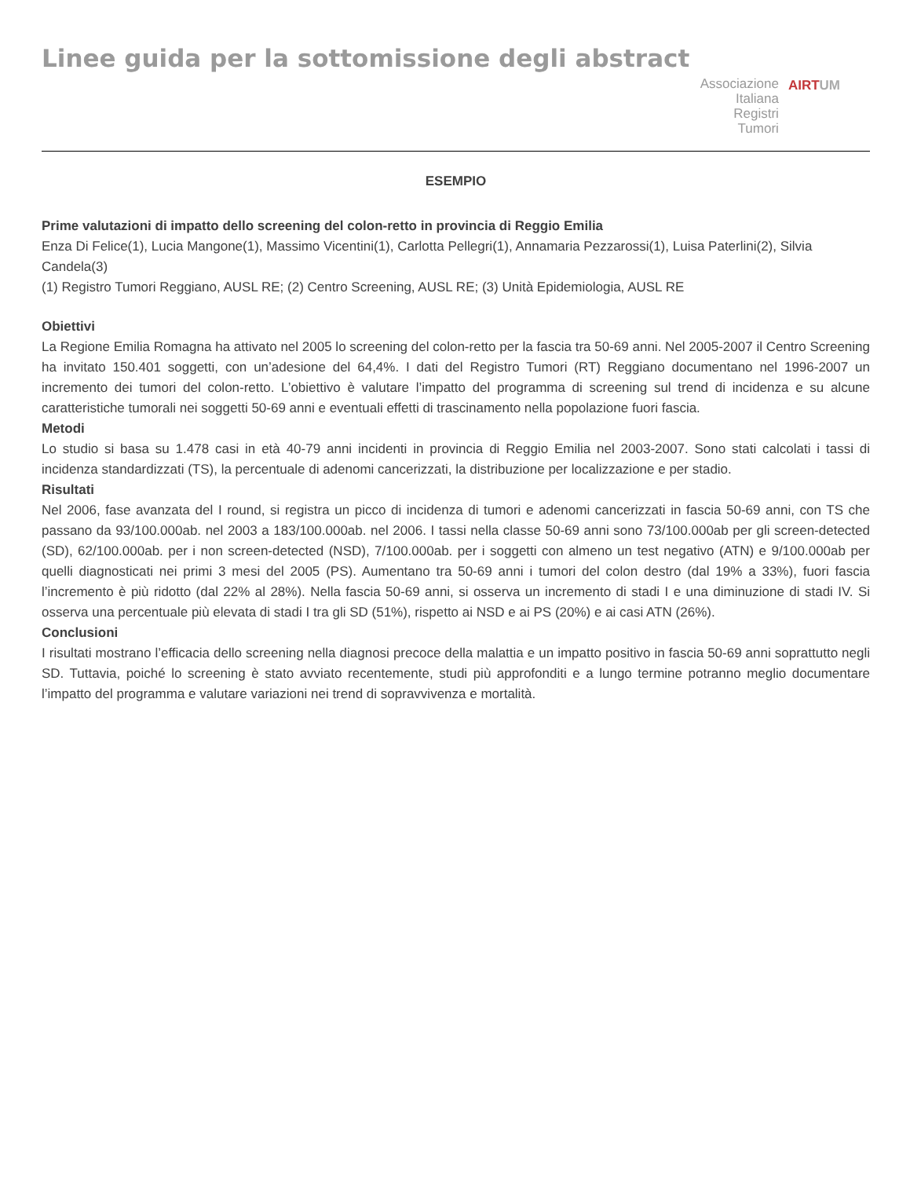Linee guida per la sottomissione degli abstract
Associazione
Italiana
Registri
Tumori
AIRTUM
ESEMPIO
Prime valutazioni di impatto dello screening del colon-retto in provincia di Reggio Emilia
Enza Di Felice(1), Lucia Mangone(1), Massimo Vicentini(1), Carlotta Pellegri(1), Annamaria Pezzarossi(1), Luisa Paterlini(2), Silvia Candela(3)
(1) Registro Tumori Reggiano, AUSL RE; (2) Centro Screening, AUSL RE; (3) Unità Epidemiologia, AUSL RE
Obiettivi
La Regione Emilia Romagna ha attivato nel 2005 lo screening del colon-retto per la fascia tra 50-69 anni. Nel 2005-2007 il Centro Screening ha invitato 150.401 soggetti, con un’adesione del 64,4%. I dati del Registro Tumori (RT) Reggiano documentano nel 1996-2007 un incremento dei tumori del colon-retto. L’obiettivo è valutare l’impatto del programma di screening sul trend di incidenza e su alcune caratteristiche tumorali nei soggetti 50-69 anni e eventuali effetti di trascinamento nella popolazione fuori fascia.
Metodi
Lo studio si basa su 1.478 casi in età 40-79 anni incidenti in provincia di Reggio Emilia nel 2003-2007. Sono stati calcolati i tassi di incidenza standardizzati (TS), la percentuale di adenomi cancerizzati, la distribuzione per localizzazione e per stadio.
Risultati
Nel 2006, fase avanzata del I round, si registra un picco di incidenza di tumori e adenomi cancerizzati in fascia 50-69 anni, con TS che passano da 93/100.000ab. nel 2003 a 183/100.000ab. nel 2006. I tassi nella classe 50-69 anni sono 73/100.000ab per gli screen-detected (SD), 62/100.000ab. per i non screen-detected (NSD), 7/100.000ab. per i soggetti con almeno un test negativo (ATN) e 9/100.000ab per quelli diagnosticati nei primi 3 mesi del 2005 (PS). Aumentano tra 50-69 anni i tumori del colon destro (dal 19% a 33%), fuori fascia l’incremento è più ridotto (dal 22% al 28%). Nella fascia 50-69 anni, si osserva un incremento di stadi I e una diminuzione di stadi IV. Si osserva una percentuale più elevata di stadi I tra gli SD (51%), rispetto ai NSD e ai PS (20%) e ai casi ATN (26%).
Conclusioni
I risultati mostrano l’efficacia dello screening nella diagnosi precoce della malattia e un impatto positivo in fascia 50-69 anni soprattutto negli SD. Tuttavia, poiché lo screening è stato avviato recentemente, studi più approfonditi e a lungo termine potranno meglio documentare l’impatto del programma e valutare variazioni nei trend di sopravvivenza e mortalità.